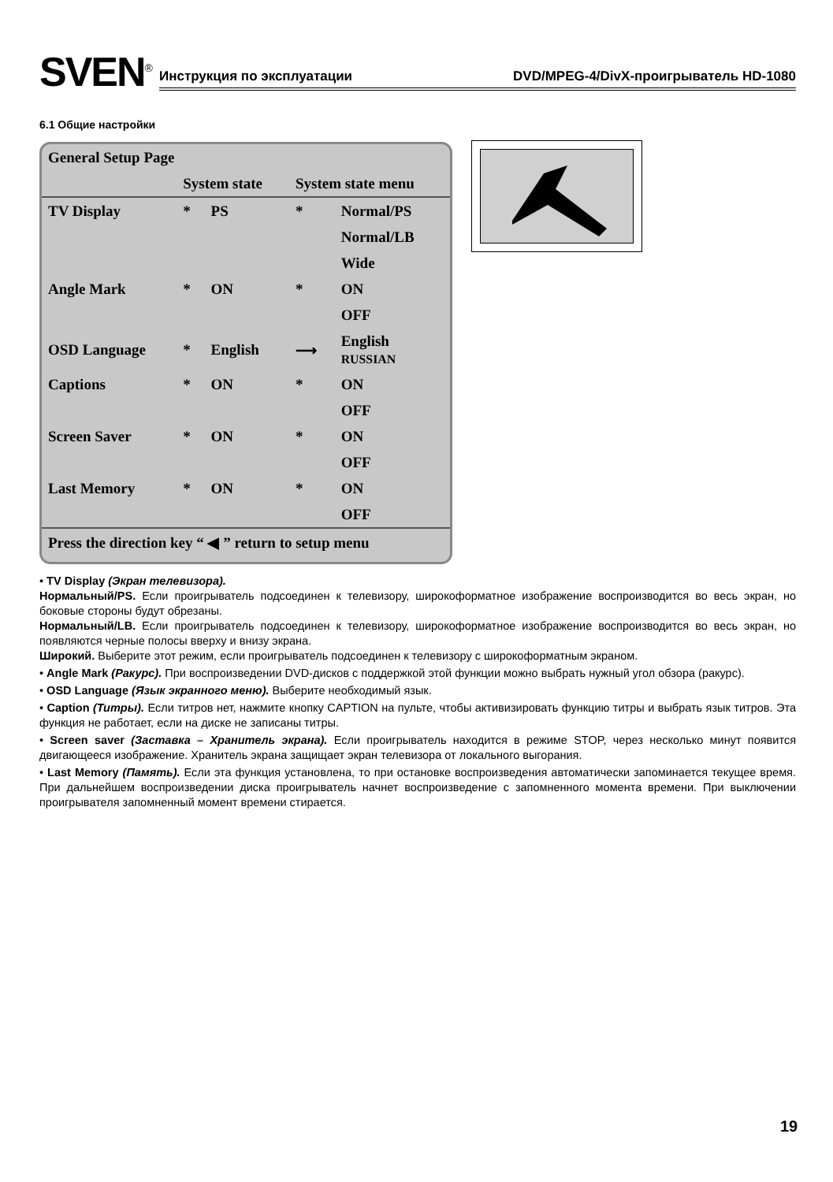SVEN<sup>®</sup>
Инструкция по эксплуатации DVD/MPEG-4/DivX-проигрыватель HD-1080
6.1 Общие настройки
| General Setup Page | | | | |
| --- | --- | --- | --- | --- |
| | System state | | System state menu | |
| TV Display | * | PS | * | Normal/PS |
| | | | | Normal/LB |
| | | | | Wide |
| Angle Mark | * | ON | * | ON |
| | | | | OFF |
| OSD Language | * | English | ⟶ | English RUSSIAN |
| Captions | * | ON | * | ON |
| | | | | OFF |
| Screen Saver | * | ON | * | ON |
| | | | | OFF |
| Last Memory | * | ON | * | ON |
| | | | | OFF |
| Press the direction key “ ◀ ” return to setup menu | | | | |
• TV Display (Экран телевизора).
Нормальный/PS. Если проигрыватель подсоединен к телевизору, широкоформатное изображение воспроизводится во весь экран, но боковые стороны будут обрезаны.
Нормальный/LB. Если проигрыватель подсоединен к телевизору, широкоформатное изображение воспроизводится во весь экран, но появляются черные полосы вверху и внизу экрана.
Широкий. Выберите этот режим, если проигрыватель подсоединен к телевизору с широкоформатным экраном.
• Angle Mark (Ракурс). При воспроизведении DVD-дисков с поддержкой этой функции можно выбрать нужный угол обзора (ракурс).
• OSD Language (Язык экранного меню). Выберите необходимый язык.
• Caption (Титры). Если титров нет, нажмите кнопку CAPTION на пульте, чтобы активизировать функцию титры и выбрать язык титров. Эта функция не работает, если на диске не записаны титры.
• Screen saver (Заставка – Хранитель экрана). Если проигрыватель находится в режиме STOP, через несколько минут появится двигающееся изображение. Хранитель экрана защищает экран телевизора от локального выгорания.
• Last Memory (Память). Если эта функция установлена, то при остановке воспроизведения автоматически запоминается текущее время. При дальнейшем воспроизведении диска проигрыватель начнет воспроизведение с запомненного момента времени. При выключении проигрывателя запомненный момент времени стирается.
19